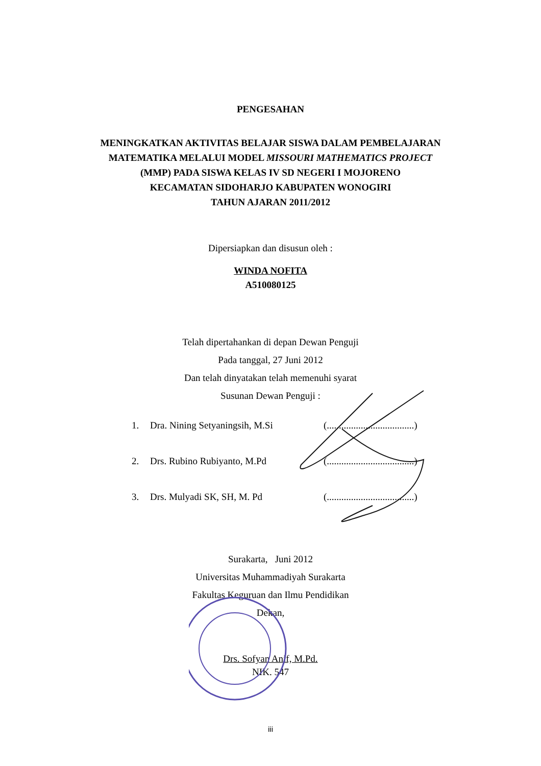PENGESAHAN
MENINGKATKAN AKTIVITAS BELAJAR SISWA DALAM PEMBELAJARAN
MATEMATIKA MELALUI MODEL MISSOURI MATHEMATICS PROJECT
(MMP) PADA SISWA KELAS IV SD NEGERI I MOJORENO
KECAMATAN SIDOHARJO KABUPATEN WONOGIRI
TAHUN AJARAN 2011/2012
Dipersiapkan dan disusun oleh :
WINDA NOFITA
A510080125
Telah dipertahankan di depan Dewan Penguji
Pada tanggal, 27 Juni 2012
Dan telah dinyatakan telah memenuhi syarat
Susunan Dewan Penguji :
1. Dra. Nining Setyaningsih, M.Si (....................................)
2. Drs. Rubino Rubiyanto, M.Pd (....................................)
3. Drs. Mulyadi SK, SH, M. Pd (....................................)
Surakarta, Juni 2012
Universitas Muhammadiyah Surakarta
Fakultas Keguruan dan Ilmu Pendidikan
Dekan,
Drs. Sofyan Anif, M.Pd.
NIK. 547
iii